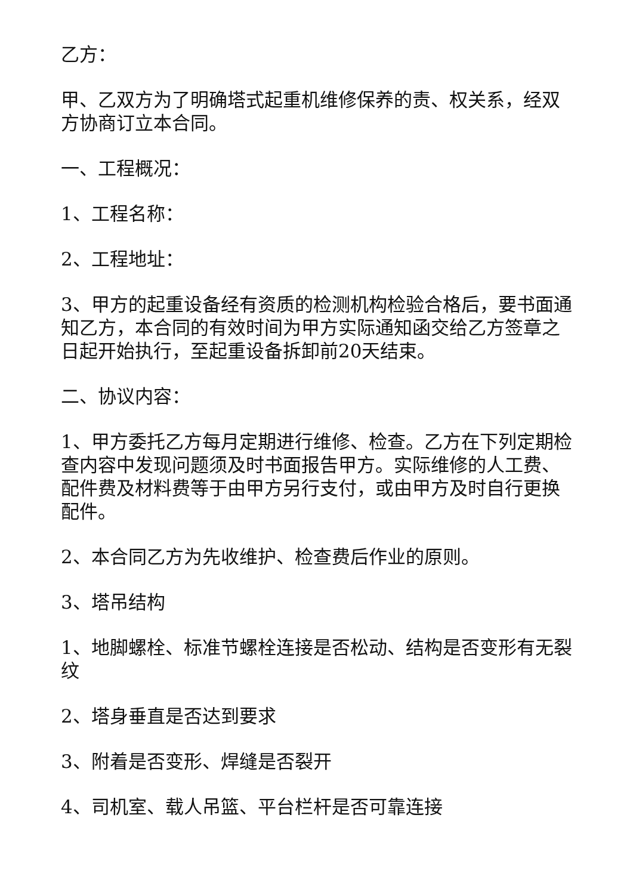乙方：
甲、乙双方为了明确塔式起重机维修保养的责、权关系，经双方协商订立本合同。
一、工程概况：
1、工程名称：
2、工程地址：
3、甲方的起重设备经有资质的检测机构检验合格后，要书面通知乙方，本合同的有效时间为甲方实际通知函交给乙方签章之日起开始执行，至起重设备拆卸前20天结束。
二、协议内容：
1、甲方委托乙方每月定期进行维修、检查。乙方在下列定期检查内容中发现问题须及时书面报告甲方。实际维修的人工费、配件费及材料费等于由甲方另行支付，或由甲方及时自行更换配件。
2、本合同乙方为先收维护、检查费后作业的原则。
3、塔吊结构
1、地脚螺栓、标准节螺栓连接是否松动、结构是否变形有无裂纹
2、塔身垂直是否达到要求
3、附着是否变形、焊缝是否裂开
4、司机室、载人吊篮、平台栏杆是否可靠连接